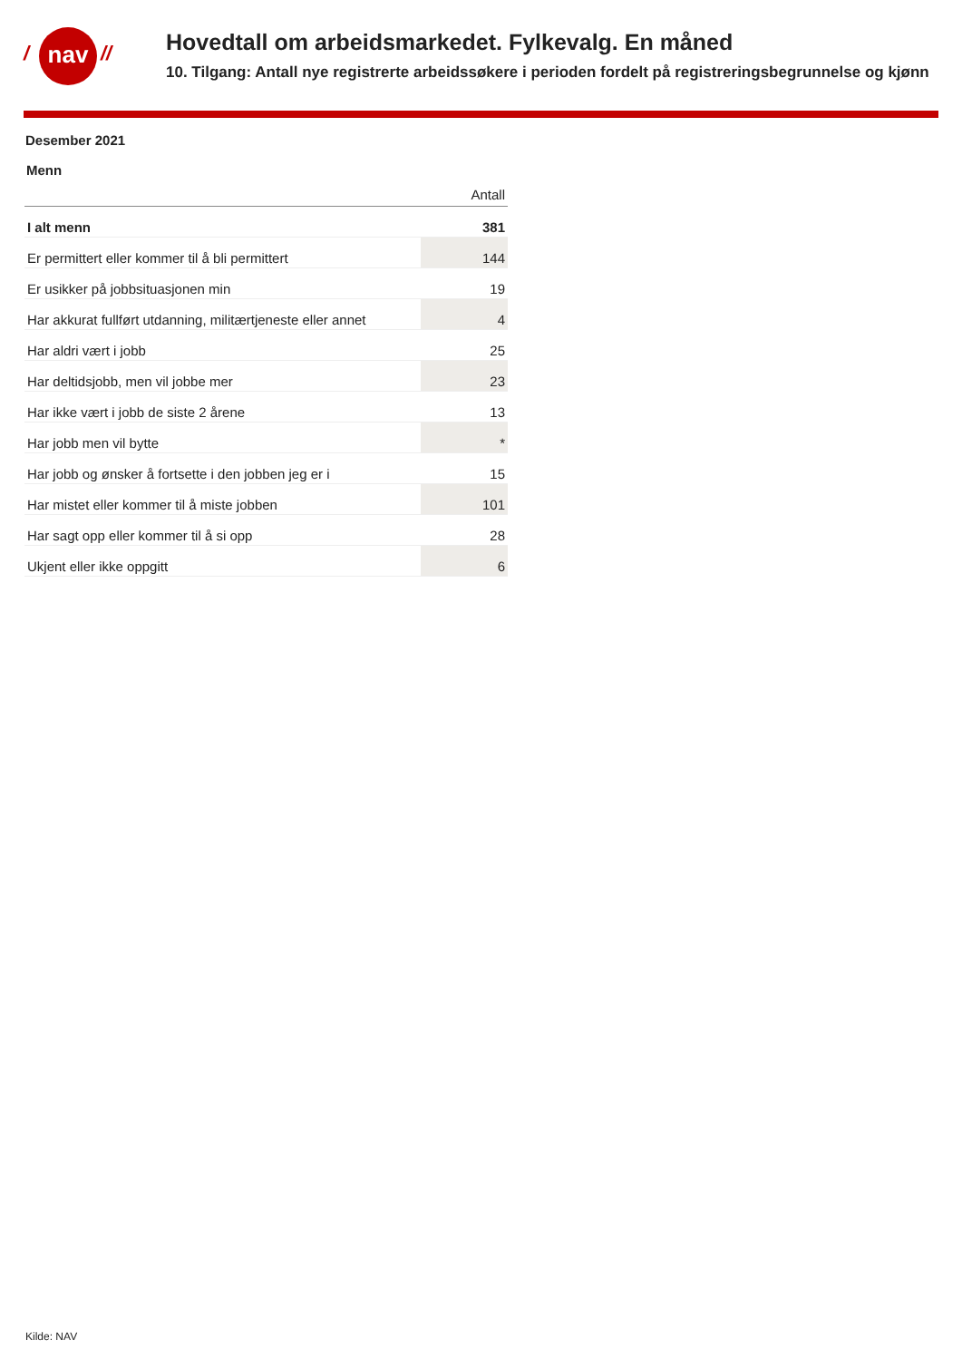/ nav //
Hovedtall om arbeidsmarkedet. Fylkevalg. En måned
10. Tilgang: Antall nye registrerte arbeidssøkere i perioden fordelt på registreringsbegrunnelse og kjønn
Desember 2021
Menn
| | Antall |
| --- | --- |
| I alt menn | 381 |
| Er permittert eller kommer til å bli permittert | 144 |
| Er usikker på jobbsituasjonen min | 19 |
| Har akkurat fullført utdanning, militærtjeneste eller annet | 4 |
| Har aldri vært i jobb | 25 |
| Har deltidsjobb, men vil jobbe mer | 23 |
| Har ikke vært i jobb de siste 2 årene | 13 |
| Har jobb men vil bytte | * |
| Har jobb og ønsker å fortsette i den jobben jeg er i | 15 |
| Har mistet eller kommer til å miste jobben | 101 |
| Har sagt opp eller kommer til å si opp | 28 |
| Ukjent eller ikke oppgitt | 6 |
Kilde: NAV